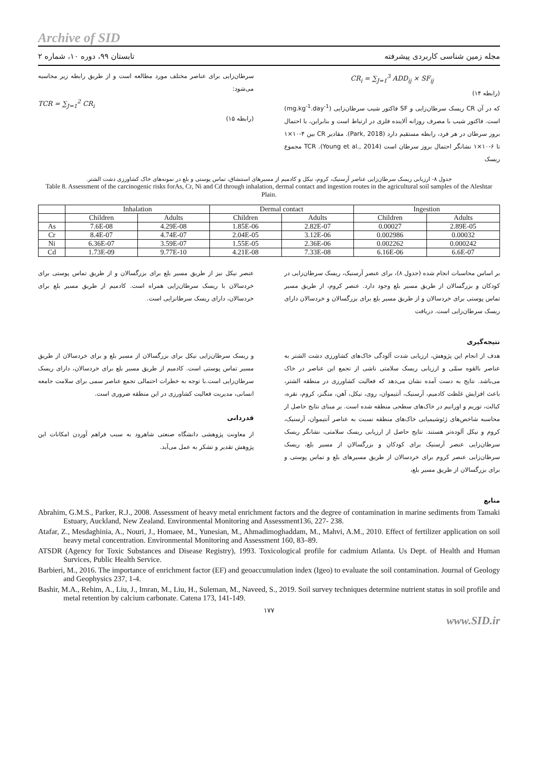Archive of SID
مجله زمین شناسی کاربردی پیشرفته تابستان ۹۹، دوره ۱۰، شماره ۲
CR<sub>i</sub> = ∑<sub>J=1</sub><sup>3</sup> ADD<sub>ij</sub> × SF<sub>ij</sub>
(رابطه ۱۴)
که در آن CR ریسک سرطان‌زایی و SF فاکتور شیب سرطان‌زایی (mg.kg<sup>-1</sup>.day<sup>-1</sup>) است. فاکتور شیب با مصرف روزانه آلاینده فلزی در ارتباط است و بنابراین، با احتمال بروز سرطان در هر فرد، رابطه مستقیم دارد (Park, 2018). مقادیر CR بین ۴-۱۰×۱ تا ۶-۱۰×۱ نشانگر احتمال بروز سرطان است (Young et al., 2014). TCR مجموع ریسک
سرطان‌زایی برای عناصر مختلف مورد مطالعه است و از طریق رابطه زیر محاسبه می‌شود:
TCR = ∑<sub>J=1</sub><sup>2</sup> CR<sub>i</sub>
(رابطه ۱۵)
جدول ۸- ارزیابی ریسک سرطان‌زایی عناصر آرسنیک، کروم، نیکل و کادمیم از مسیرهای استنشاق، تماس پوستی و بلع در نمونه‌های خاک کشاورزی دشت الشتر.
Table 8. Assessment of the carcinogenic risks forAs, Cr, Ni and Cd through inhalation, dermal contact and ingestion routes in the agricultural soil samples of the Aleshtar Plain.
| | Inhalation | | Dermal contact | | Ingestion | |
| --- | --- | --- | --- | --- | --- | --- |
| | Children | Adults | Children | Adults | Children | Adults |
| As | 7.6E-08 | 4.29E-08 | 1.85E-06 | 2.82E-07 | 0.00027 | 2.89E-05 |
| Cr | 8.4E-07 | 4.74E-07 | 2.04E-05 | 3.12E-06 | 0.002986 | 0.00032 |
| Ni | 6.36E-07 | 3.59E-07 | 1.55E-05 | 2.36E-06 | 0.002262 | 0.000242 |
| Cd | 1.73E-09 | 9.77E-10 | 4.21E-08 | 7.33E-08 | 6.16E-06 | 6.6E-07 |
بر اساس محاسبات انجام شده (جدول ۸)، برای عنصر آرسنیک، ریسک سرطان‌زایی در کودکان و بزرگسالان از طریق مسیر بلع وجود دارد. عنصر کروم، از طریق مسیر تماس پوستی برای خردسالان و از طریق مسیر بلع برای بزرگسالان و خردسالان دارای ریسک سرطان‌زایی است. دریافت
عنصر نیکل نیز از طریق مسیر بلع برای بزرگسالان و از طریق تماس پوستی برای خردسالان با ریسک سرطان‌زایی همراه است. کادمیم از طریق مسیر بلع برای خردسالان، دارای ریسک سرطانزایی است.
نتیجه‌گیری
هدف از انجام این پژوهش، ارزیابی شدت آلودگی خاک‌های کشاورزی دشت الشتر به عناصر بالقوه سمّی و ارزیابی ریسک سلامتی ناشی از تجمع این عناصر در خاک می‌باشد. نتایج به دست آمده نشان می‌دهد که فعالیت کشاورزی در منطقه الشتر، باعث افزایش غلظت کادمیم، آرسنیک، آنتیموان، روی، نیکل، آهن، منگنز، کروم، نقره، کبالت، توریم و اورانیم در خاک‌های سطحی منطقه شده است. بر مبنای نتایج حاصل از محاسبه شاخص‌های ژئوشیمیایی خاک‌های منطقه نسبت به عناصر آنتیموان، آرسنیک، کروم و نیکل آلوده‌تر هستند. نتایج حاصل از ارزیابی ریسک سلامتی، نشانگر ریسک سرطان‌زایی عنصر آرسنیک برای کودکان و بزرگسالان از مسیر بلع، ریسک سرطان‌زایی عنصر کروم برای خردسالان از طریق مسیرهای بلع و تماس پوستی و برای بزرگسالان از طریق مسیر بلع،
و ریسک سرطان‌زایی نیکل برای بزرگسالان از مسیر بلع و برای خردسالان از طریق مسیر تماس پوستی است. کادمیم از طریق مسیر بلع برای خردسالان، دارای ریسک سرطان‌زایی است.با توجه به خطرات احتمالی تجمع عناصر سمی برای سلامت جامعه انسانی، مدیریت فعالیت کشاورزی در این منطقه ضروری است.
قدردانی
از معاونت پژوهشی دانشگاه صنعتی شاهرود به سبب فراهم آوردن امکانات این پژوهش تقدیر و تشکر به عمل می‌آید.
منابع
Abrahim, G.M.S., Parker, R.J., 2008. Assessment of heavy metal enrichment factors and the degree of contamination in marine sediments from Tamaki Estuary, Auckland, New Zealand. Environmental Monitoring and Assessment136, 227- 238.
Atafar, Z., Mesdaghinia, A., Nouri, J., Homaee, M., Yunesian, M., Ahmadimoghaddam, M., Mahvi, A.M., 2010. Effect of fertilizer application on soil heavy metal concentration. Environmental Monitoring and Assessment 160, 83–89.
ATSDR (Agency for Toxic Substances and Disease Registry), 1993. Toxicological profile for cadmium Atlanta. Us Dept. of Health and Human Survices, Public Health Service.
Barbieri, M., 2016. The importance of enrichment factor (EF) and geoaccumulation index (Igeo) to evaluate the soil contamination. Journal of Geology and Geophysics 237, 1-4.
Bashir, M.A., Rehim, A., Liu, J., Imran, M., Liu, H., Suleman, M., Naveed, S., 2019. Soil survey techniques determine nutrient status in soil profile and metal retention by calcium carbonate. Catena 173, 141-149.
۱۷۷
www.SID.ir